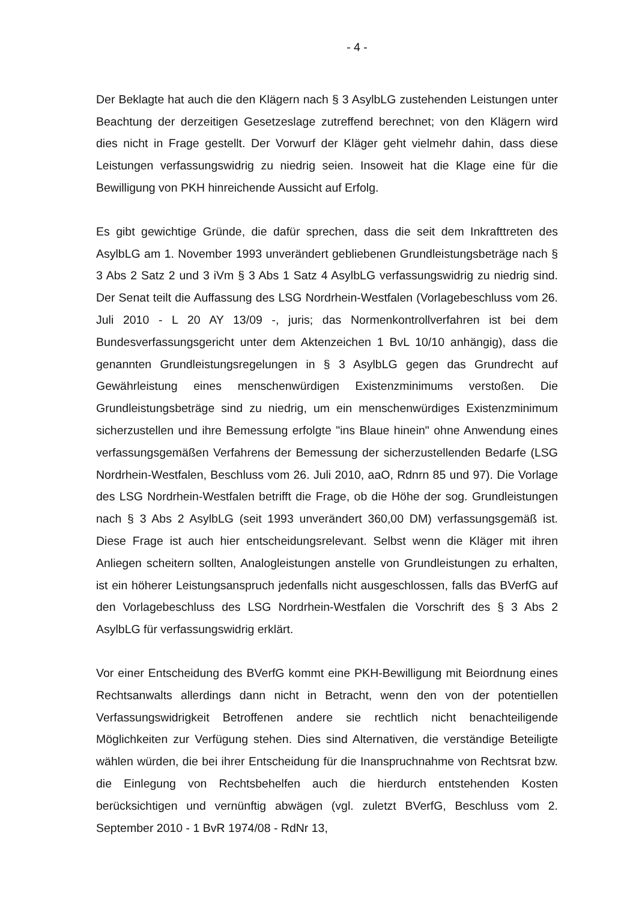- 4 -
Der Beklagte hat auch die den Klägern nach § 3 AsylbLG zustehenden Leistungen unter Beachtung der derzeitigen Gesetzeslage zutreffend berechnet; von den Klägern wird dies nicht in Frage gestellt. Der Vorwurf der Kläger geht vielmehr dahin, dass diese Leistungen verfassungswidrig zu niedrig seien. Insoweit hat die Klage eine für die Bewilligung von PKH hinreichende Aussicht auf Erfolg.
Es gibt gewichtige Gründe, die dafür sprechen, dass die seit dem Inkrafttreten des AsylbLG am 1. November 1993 unverändert gebliebenen Grundleistungsbeträge nach § 3 Abs 2 Satz 2 und 3 iVm § 3 Abs 1 Satz 4 AsylbLG verfassungswidrig zu niedrig sind. Der Senat teilt die Auffassung des LSG Nordrhein-Westfalen (Vorlagebeschluss vom 26. Juli 2010 - L 20 AY 13/09 -, juris; das Normenkontrollverfahren ist bei dem Bundesverfassungsgericht unter dem Aktenzeichen 1 BvL 10/10 anhängig), dass die genannten Grundleistungsregelungen in § 3 AsylbLG gegen das Grundrecht auf Gewährleistung eines menschenwürdigen Existenzminimums verstoßen. Die Grundleistungsbeträge sind zu niedrig, um ein menschenwürdiges Existenzminimum sicherzustellen und ihre Bemessung erfolgte "ins Blaue hinein" ohne Anwendung eines verfassungsgemäßen Verfahrens der Bemessung der sicherzustellenden Bedarfe (LSG Nordrhein-Westfalen, Beschluss vom 26. Juli 2010, aaO, Rdnrn 85 und 97). Die Vorlage des LSG Nordrhein-Westfalen betrifft die Frage, ob die Höhe der sog. Grundleistungen nach § 3 Abs 2 AsylbLG (seit 1993 unverändert 360,00 DM) verfassungsgemäß ist. Diese Frage ist auch hier entscheidungsrelevant. Selbst wenn die Kläger mit ihren Anliegen scheitern sollten, Analogleistungen anstelle von Grundleistungen zu erhalten, ist ein höherer Leistungsanspruch jedenfalls nicht ausgeschlossen, falls das BVerfG auf den Vorlagebeschluss des LSG Nordrhein-Westfalen die Vorschrift des § 3 Abs 2 AsylbLG für verfassungswidrig erklärt.
Vor einer Entscheidung des BVerfG kommt eine PKH-Bewilligung mit Beiordnung eines Rechtsanwalts allerdings dann nicht in Betracht, wenn den von der potentiellen Verfassungswidrigkeit Betroffenen andere sie rechtlich nicht benachteiligende Möglichkeiten zur Verfügung stehen. Dies sind Alternativen, die verständige Beteiligte wählen würden, die bei ihrer Entscheidung für die Inanspruchnahme von Rechtsrat bzw. die Einlegung von Rechtsbehelfen auch die hierdurch entstehenden Kosten berücksichtigen und vernünftig abwägen (vgl. zuletzt BVerfG, Beschluss vom 2. September 2010 - 1 BvR 1974/08 - RdNr 13,